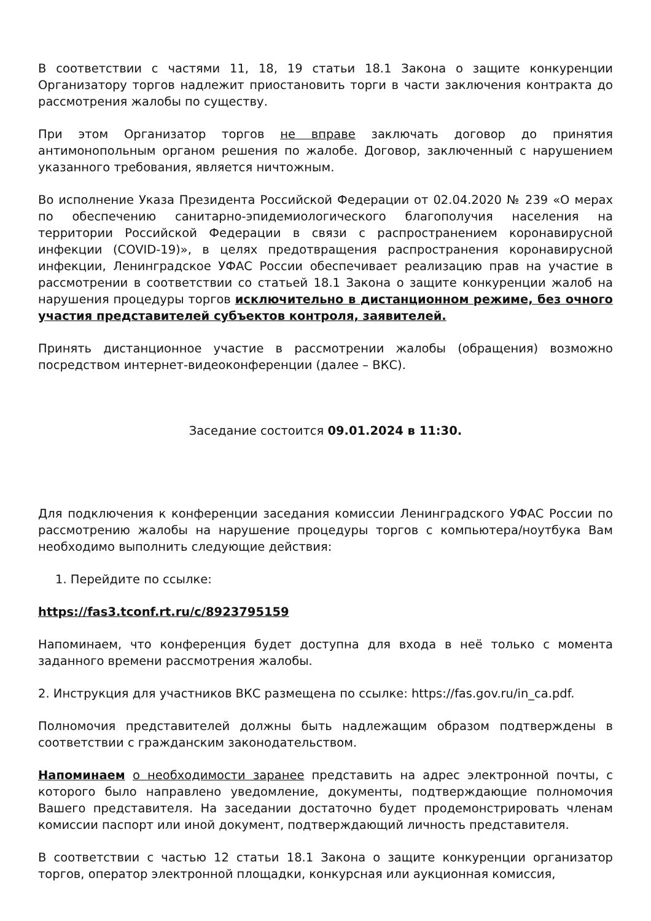В соответствии с частями 11, 18, 19 статьи 18.1 Закона о защите конкуренции Организатору торгов надлежит приостановить торги в части заключения контракта до рассмотрения жалобы по существу.
При этом Организатор торгов не вправе заключать договор до принятия антимонопольным органом решения по жалобе. Договор, заключенный с нарушением указанного требования, является ничтожным.
Во исполнение Указа Президента Российской Федерации от 02.04.2020 № 239 «О мерах по обеспечению санитарно-эпидемиологического благополучия населения на территории Российской Федерации в связи с распространением коронавирусной инфекции (COVID-19)», в целях предотвращения распространения коронавирусной инфекции, Ленинградское УФАС России обеспечивает реализацию прав на участие в рассмотрении в соответствии со статьей 18.1 Закона о защите конкуренции жалоб на нарушения процедуры торгов исключительно в дистанционном режиме, без очного участия представителей субъектов контроля, заявителей.
Принять дистанционное участие в рассмотрении жалобы (обращения) возможно посредством интернет-видеоконференции (далее – ВКС).
Заседание состоится 09.01.2024 в 11:30.
Для подключения к конференции заседания комиссии Ленинградского УФАС России по рассмотрению жалобы на нарушение процедуры торгов с компьютера/ноутбука Вам необходимо выполнить следующие действия:
1. Перейдите по ссылке:
https://fas3.tconf.rt.ru/c/8923795159
Напоминаем, что конференция будет доступна для входа в неё только с момента заданного времени рассмотрения жалобы.
2. Инструкция для участников ВКС размещена по ссылке: https://fas.gov.ru/in_ca.pdf.
Полномочия представителей должны быть надлежащим образом подтверждены в соответствии с гражданским законодательством.
Напоминаем о необходимости заранее представить на адрес электронной почты, с которого было направлено уведомление, документы, подтверждающие полномочия Вашего представителя. На заседании достаточно будет продемонстрировать членам комиссии паспорт или иной документ, подтверждающий личность представителя.
В соответствии с частью 12 статьи 18.1 Закона о защите конкуренции организатор торгов, оператор электронной площадки, конкурсная или аукционная комиссия,